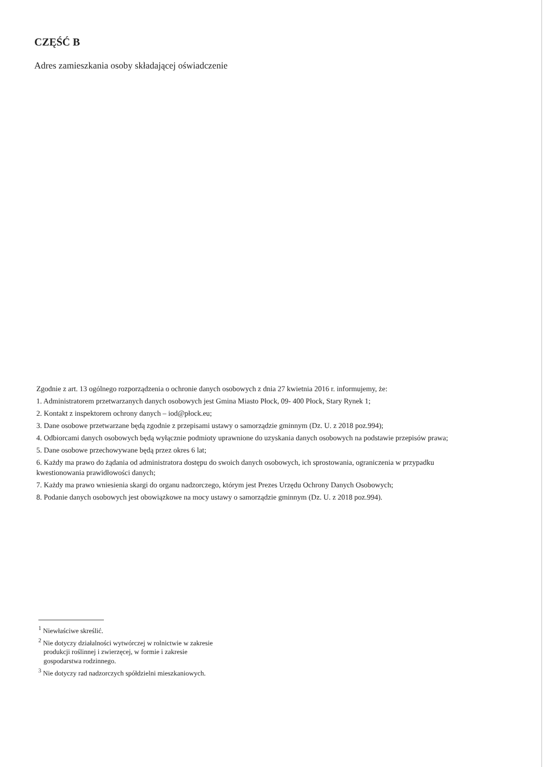CZĘŚĆ B
Adres zamieszkania osoby składającej oświadczenie
Zgodnie z art. 13 ogólnego rozporządzenia o ochronie danych osobowych z dnia 27 kwietnia 2016 r. informujemy, że:
1. Administratorem przetwarzanych danych osobowych jest Gmina Miasto Płock, 09- 400 Płock, Stary Rynek 1;
2. Kontakt z inspektorem ochrony danych – iod@płock.eu;
3. Dane osobowe przetwarzane będą zgodnie z przepisami ustawy o samorządzie gminnym (Dz. U. z 2018 poz.994);
4. Odbiorcami danych osobowych będą wyłącznie podmioty uprawnione do uzyskania danych osobowych na podstawie przepisów prawa;
5. Dane osobowe przechowywane będą przez okres 6 lat;
6. Każdy ma prawo do żądania od administratora dostępu do swoich danych osobowych, ich sprostowania, ograniczenia w przypadku kwestionowania prawidłowości danych;
7. Każdy ma prawo wniesienia skargi do organu nadzorczego, którym jest Prezes Urzędu Ochrony Danych Osobowych;
8. Podanie danych osobowych jest obowiązkowe na mocy ustawy o samorządzie gminnym (Dz. U. z 2018 poz.994).
<sup>1</sup> Niewłaściwe skreślić.
<sup>2</sup> Nie dotyczy działalności wytwórczej w rolnictwie w zakresie
produkcji roślinnej i zwierzęcej, w formie i zakresie
gospodarstwa rodzinnego.
<sup>3</sup> Nie dotyczy rad nadzorczych spółdzielni mieszkaniowych.